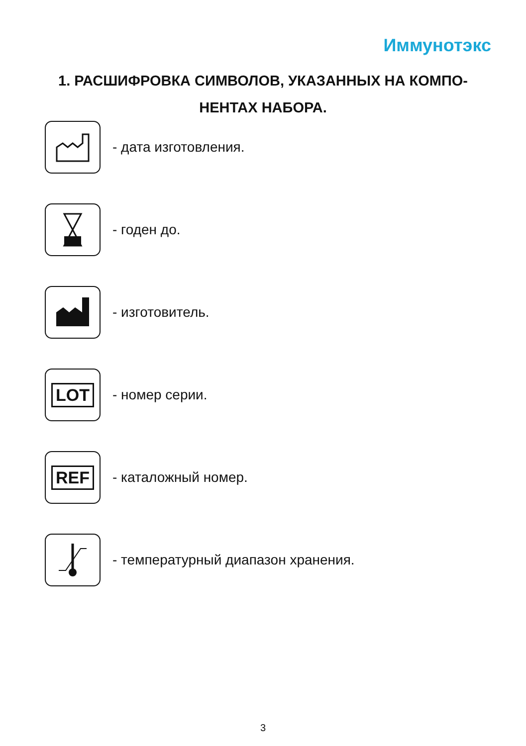Иммунотэкс
1. РАСШИФРОВКА СИМВОЛОВ, УКАЗАННЫХ НА КОМПО-
НЕНТАХ НАБОРА.
- дата изготовления.
- годен до.
- изготовитель.
LOT
- номер серии.
REF
- каталожный номер.
- температурный диапазон хранения.
3